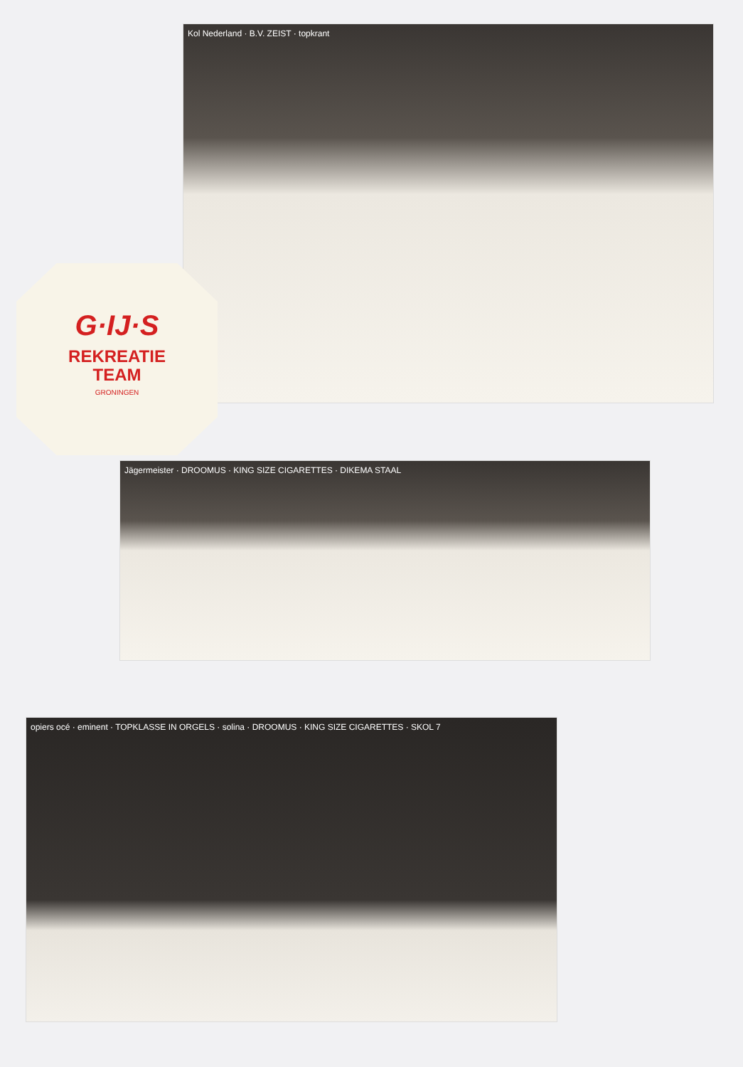Kol Nederland · B.V. ZEIST · topkrant
G·IJ·S
REKREATIE
TEAM
GRONINGEN
Jägermeister · DROOMUS · KING SIZE CIGARETTES · DIKEMA STAAL
opiers océ · eminent · TOPKLASSE IN ORGELS · solina · DROOMUS · KING SIZE CIGARETTES · SKOL 7